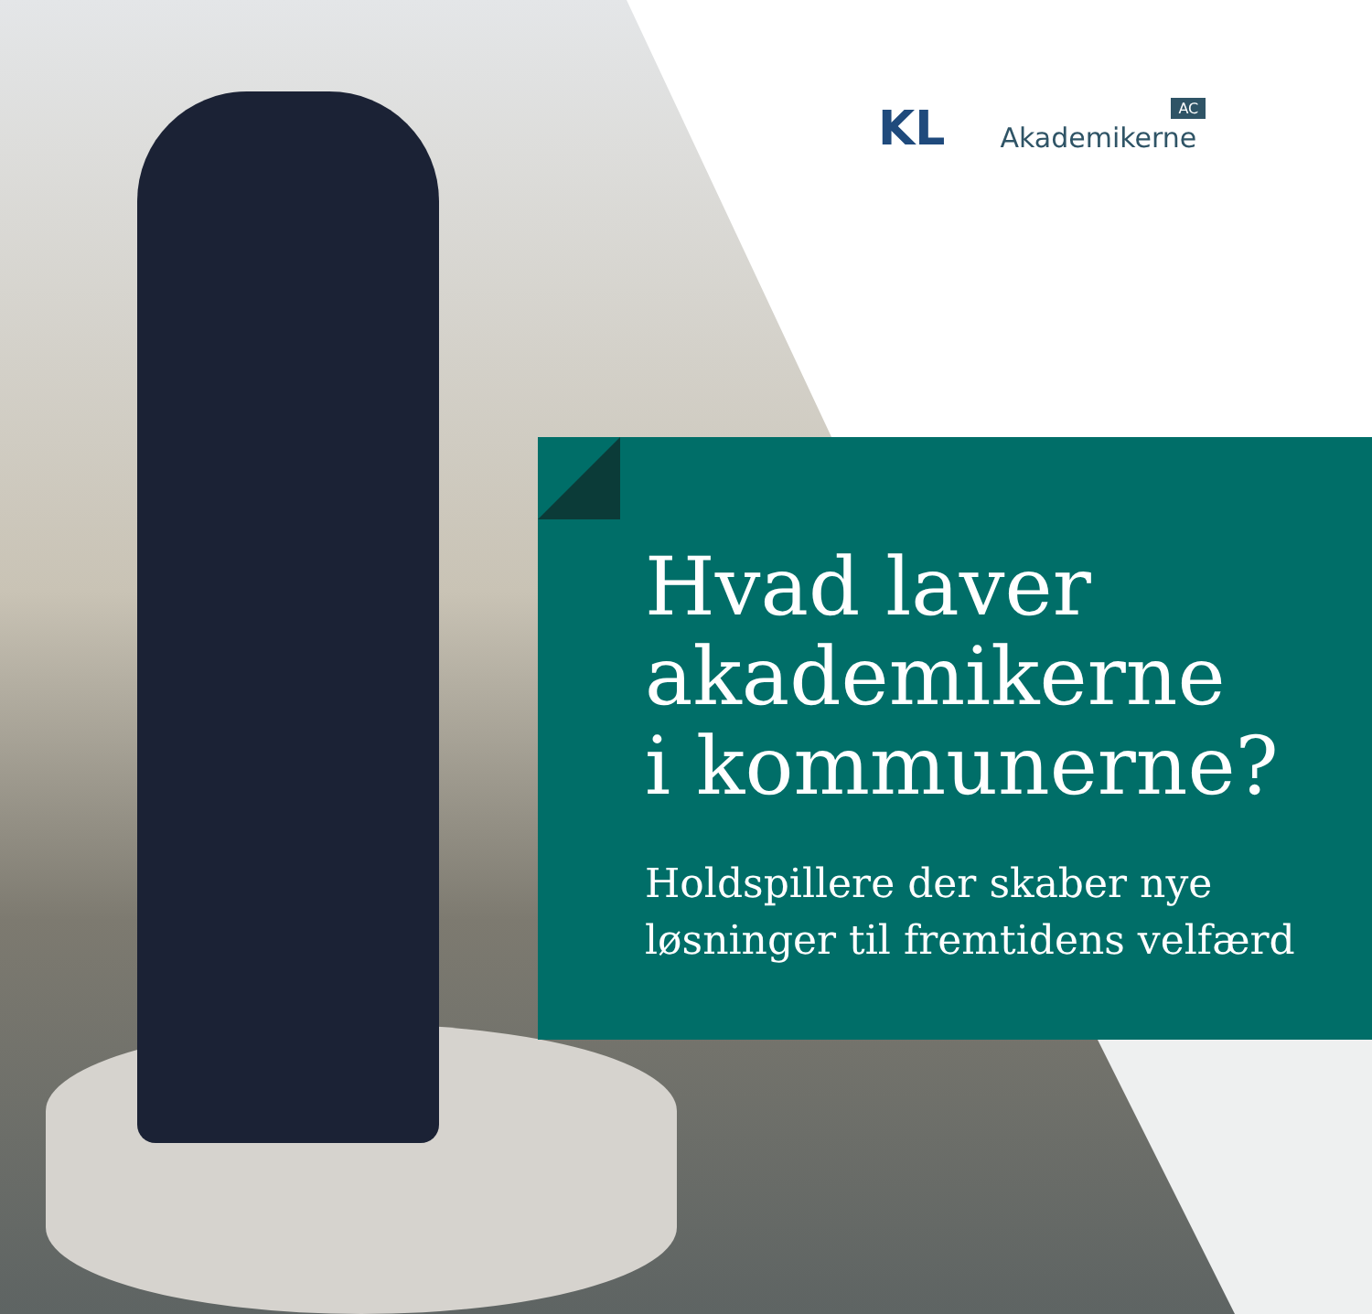KL
AC
Akademikerne
Hvad laver
akademikerne
i kommunerne?
Holdspillere der skaber nye
løsninger til fremtidens velfærd